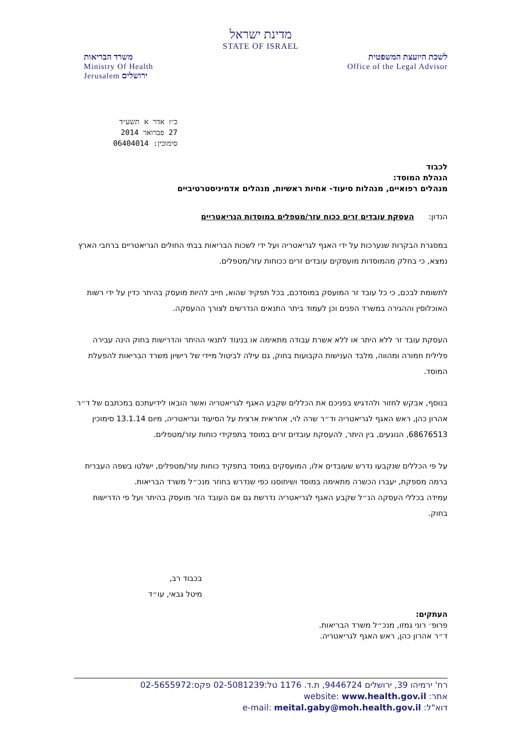מדינת ישראל
STATE OF ISRAEL
לשכת היועצת המשפטית
Office of the Legal Advisor
משרד הבריאות
Ministry Of Health
Jerusalem ירושלים
כ״ז אדר א תשע״ד
27 פברואר 2014
סימוכין: 06404014
לכבוד
הנהלת המוסד:
מנהלים רפואיים, מנהלות סיעוד- אחיות ראשיות, מנהלים אדמיניסטרטיביים
הנדון: העסקת עובדים זרים ככוח עזר/מטפלים במוסדות הגריאטריים
במסגרת הבקרות שנערכות על ידי האגף לגריאטריה ועל ידי לשכות הבריאות בבתי החולים הגריאטריים ברחבי הארץ נמצא, כי בחלק מהמוסדות מועסקים עובדים זרים ככוחות עזר/מטפלים.
לתשומת לבכם, כי כל עובד זר המועסק במוסדכם, בכל תפקיד שהוא, חייב להיות מועסק בהיתר כדין על ידי רשות האוכלוסין וההגירה במשרד הפנים וכן לעמוד ביתר התנאים הנדרשים לצורך ההעסקה.
העסקת עובד זר ללא היתר או ללא אשרת עבודה מתאימה או בניגוד לתנאי ההיתר והדרישות בחוק הינה עבירה פלילית חמורה ומהווה, מלבד הענישות הקבועות בחוק, גם עילה לביטול מיידי של רישיון משרד הבריאות להפעלת המוסד.
בנוסף, אבקש לחזור ולהדגיש בפניכם את הכללים שקבע האגף לגריאטריה ואשר הובאו לידיעתכם במכתבם של ד״ר אהרון כהן, ראש האגף לגריאטריה וד״ר שרה לוי, אחראית ארצית על הסיעוד וגריאטריה, מיום 13.1.14 סימוכין 68676513, הנוגעים, בין היתר, להעסקת עובדים זרים במוסד בתפקידי כוחות עזר/מטפלים.
על פי הכללים שנקבעו נדרש שעובדים אלו, המועסקים במוסד בתפקיד כוחות עזר/מטפלים, ישלטו בשפה העברית ברמה מספקת, יעברו הכשרה מתאימה במוסד ושיחוסנו כפי שנדרש בחוזר מנכ״ל משרד הבריאות.
עמידה בכללי העסקה הנ״ל שקבע האגף לגריאטריה נדרשת גם אם העובד הזר מועסק בהיתר ועל פי הדרישות בחוק.
בכבוד רב,
מיטל גבאי, עו״ד
העתקים:
פרופ׳ רוני גמזו, מנכ״ל משרד הבריאות.
ד״ר אהרון כהן, ראש האגף לגריאטריה.
רח' ירמיהו 39, ירושלים 9446724, ת.ד. 1176 טל:02-5081239 פקס:02-5655972
אתר: website: www.health.gov.il
דוא"ל: e-mail: meital.gaby@moh.health.gov.il